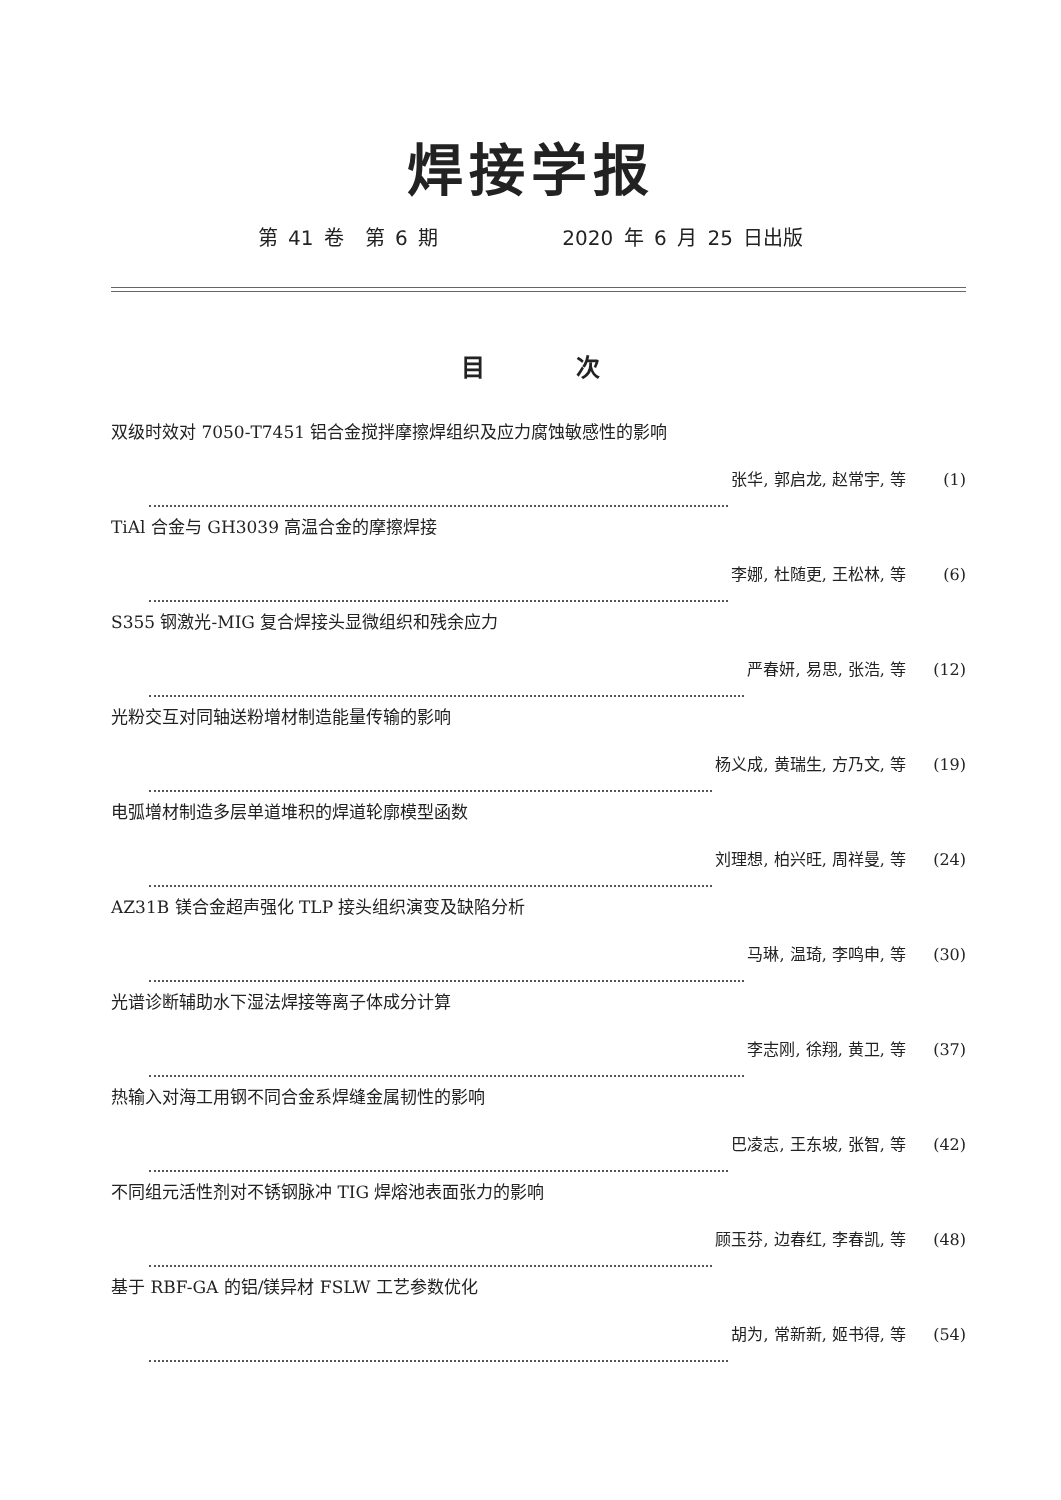焊接学报
第 41 卷 第 6 期 2020 年 6 月 25 日出版
目 次
双级时效对 7050-T7451 铝合金搅拌摩擦焊组织及应力腐蚀敏感性的影响
张华, 郭启龙, 赵常宇, 等 (1)
TiAl 合金与 GH3039 高温合金的摩擦焊接
李娜, 杜随更, 王松林, 等 (6)
S355 钢激光-MIG 复合焊接头显微组织和残余应力
严春妍, 易思, 张浩, 等 (12)
光粉交互对同轴送粉增材制造能量传输的影响
杨义成, 黄瑞生, 方乃文, 等 (19)
电弧增材制造多层单道堆积的焊道轮廓模型函数
刘理想, 柏兴旺, 周祥曼, 等 (24)
AZ31B 镁合金超声强化 TLP 接头组织演变及缺陷分析
马琳, 温琦, 李鸣申, 等 (30)
光谱诊断辅助水下湿法焊接等离子体成分计算
李志刚, 徐翔, 黄卫, 等 (37)
热输入对海工用钢不同合金系焊缝金属韧性的影响
巴凌志, 王东坡, 张智, 等 (42)
不同组元活性剂对不锈钢脉冲 TIG 焊熔池表面张力的影响
顾玉芬, 边春红, 李春凯, 等 (48)
基于 RBF-GA 的铝/镁异材 FSLW 工艺参数优化
胡为, 常新新, 姬书得, 等 (54)